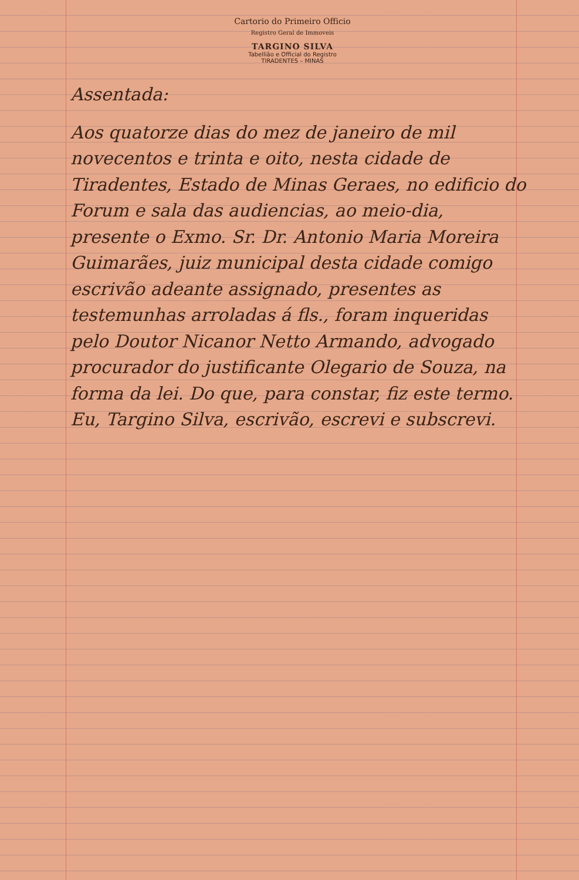Cartorio do Primeiro Officio
Registro Geral de Immoveis
TARGINO SILVA
Tabellião e Official do Registro
TIRADENTES – MINAS
Assentada:
Aos quatorze dias do mez de janeiro de mil novecentos e trinta e oito, nesta cidade de Tiradentes, Estado de Minas Geraes, no edificio do Forum e sala das audiencias, ao meio-dia, presente o Exmo. Sr. Dr. Antonio Maria Moreira Guimarães, juiz municipal desta cidade comigo escrivão adeante assignado, presentes as testemunhas arroladas á fls., foram inqueridas pelo Doutor Nicanor Netto Armando, advogado procurador do justificante Olegario de Souza, na forma da lei. Do que, para constar, fiz este termo. Eu, Targino Silva, escrivão, escrevi e subscrevi.